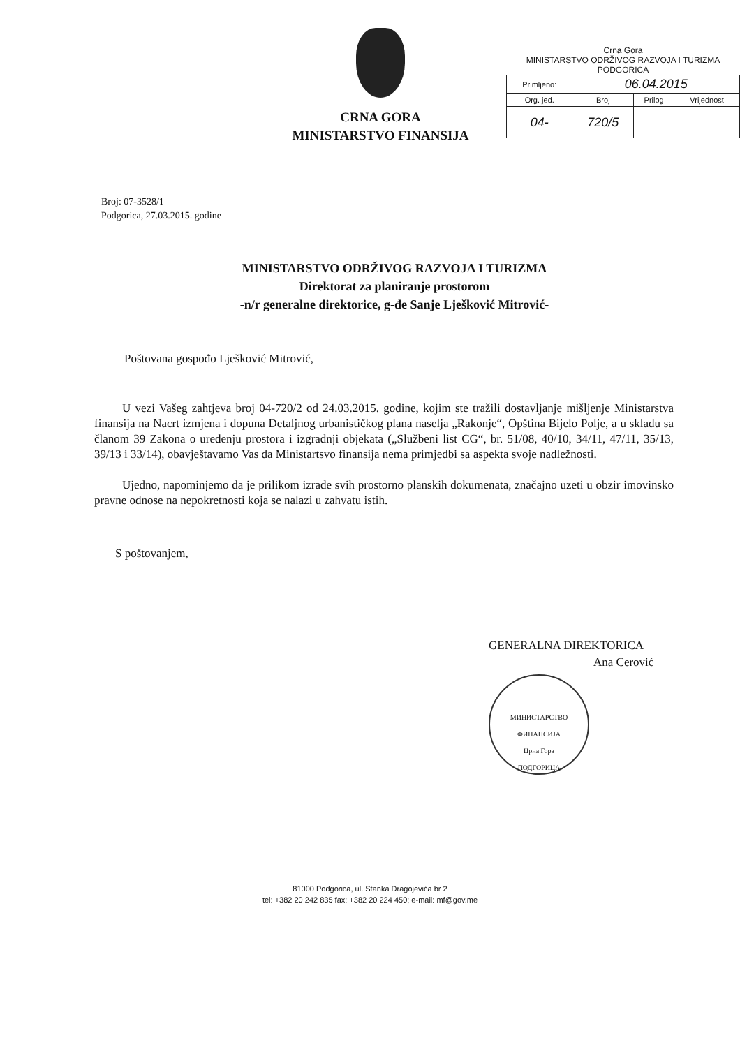CRNA GORA
MINISTARSTVO FINANSIJA
Crna Gora
MINISTARSTVO ODRŽIVOG RAZVOJA I TURIZMA
PODGORICA
| Primljeno: | 06.04.2015 | | |
| Org. jed. | Broj | Prilog | Vrijednost |
| 04- | 720/5 | | |
Broj: 07-3528/1
Podgorica, 27.03.2015. godine
MINISTARSTVO ODRŽIVOG RAZVOJA I TURIZMA
Direktorat za planiranje prostorom
-n/r generalne direktorice, g-đe Sanje Lješković Mitrović-
Poštovana gospođo Lješković Mitrović,
U vezi Vašeg zahtjeva broj 04-720/2 od 24.03.2015. godine, kojim ste tražili dostavljanje mišljenje Ministarstva finansija na Nacrt izmjena i dopuna Detaljnog urbanističkog plana naselja „Rakonje“, Opština Bijelo Polje, a u skladu sa članom 39 Zakona o uređenju prostora i izgradnji objekata („Službeni list CG“, br. 51/08, 40/10, 34/11, 47/11, 35/13, 39/13 i 33/14), obavještavamo Vas da Ministartsvo finansija nema primjedbi sa aspekta svoje nadležnosti.
Ujedno, napominjemo da je prilikom izrade svih prostorno planskih dokumenata, značajno uzeti u obzir imovinsko pravne odnose na nepokretnosti koja se nalazi u zahvatu istih.
S poštovanjem,
GENERALNA DIREKTORICA
Ana Cerović
МИНИСТАРСТВО ФИНАНСИЈА
Црна Гора
ПОДГОРИЦА
81000 Podgorica, ul. Stanka Dragojevića br 2
tel: +382 20 242 835 fax: +382 20 224 450; e-mail: mf@gov.me